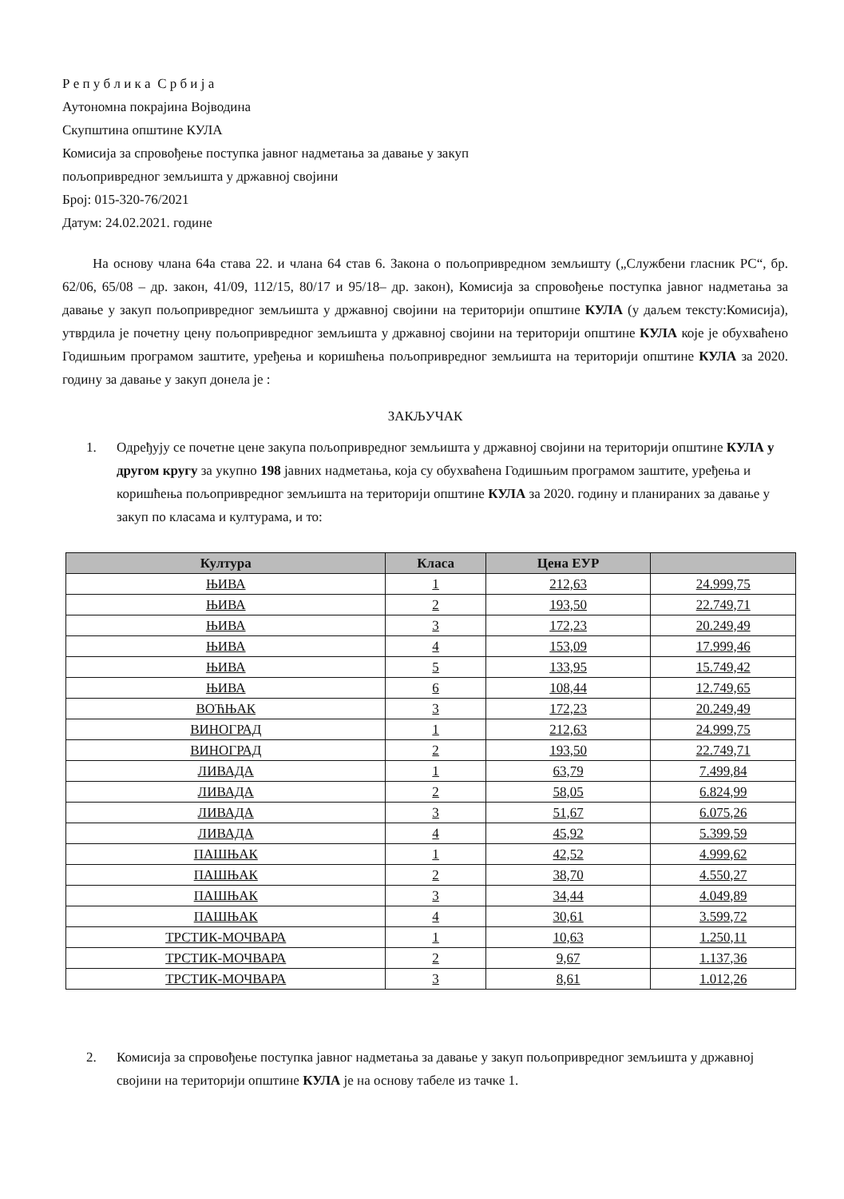Р е п у б л и к а С р б и ј а
Аутономна покрајина Војводина
Скупштина општине КУЛА
Комисија за спровођење поступка јавног надметања за давање у закуп
пољопривредног земљишта у државној својини
Број: 015-320-76/2021
Датум: 24.02.2021. године
На основу члана 64а става 22. и члана 64 став 6. Закона о пољопривредном земљишту („Службени гласник РС“, бр. 62/06, 65/08 – др. закон, 41/09, 112/15, 80/17 и 95/18– др. закон), Комисија за спровођење поступка јавног надметања за давање у закуп пољопривредног земљишта у државној својини на територији општине КУЛА (у даљем тексту:Комисија), утврдила је почетну цену пољопривредног земљишта у државној својини на територији општине КУЛА које је обухваћено Годишњим програмом заштите, уређења и коришћења пољопривредног земљишта на територији општине КУЛА за 2020. годину за давање у закуп донела је :
ЗАКЉУЧАК
1. Одређују се почетне цене закупа пољопривредног земљишта у државној својини на територији општине КУЛА у другом кругу за укупно 198 јавних надметања, која су обухваћена Годишњим програмом заштите, уређења и коришћења пољопривредног земљишта на територији општине КУЛА за 2020. годину и планираних за давање у закуп по класама и културама, и то:
| Култура | Класа | Цена ЕУР | |
| --- | --- | --- | --- |
| ЊИВА | 1 | 212,63 | 24.999,75 |
| ЊИВА | 2 | 193,50 | 22.749,71 |
| ЊИВА | 3 | 172,23 | 20.249,49 |
| ЊИВА | 4 | 153,09 | 17.999,46 |
| ЊИВА | 5 | 133,95 | 15.749,42 |
| ЊИВА | 6 | 108,44 | 12.749,65 |
| ВОЋЊАК | 3 | 172,23 | 20.249,49 |
| ВИНОГРАД | 1 | 212,63 | 24.999,75 |
| ВИНОГРАД | 2 | 193,50 | 22.749,71 |
| ЛИВАДА | 1 | 63,79 | 7.499,84 |
| ЛИВАДА | 2 | 58,05 | 6.824,99 |
| ЛИВАДА | 3 | 51,67 | 6.075,26 |
| ЛИВАДА | 4 | 45,92 | 5.399,59 |
| ПАШЊАК | 1 | 42,52 | 4.999,62 |
| ПАШЊАК | 2 | 38,70 | 4.550,27 |
| ПАШЊАК | 3 | 34,44 | 4.049,89 |
| ПАШЊАК | 4 | 30,61 | 3.599,72 |
| ТРСТИК-МОЧВАРА | 1 | 10,63 | 1.250,11 |
| ТРСТИК-МОЧВАРА | 2 | 9,67 | 1.137,36 |
| ТРСТИК-МОЧВАРА | 3 | 8,61 | 1.012,26 |
2. Комисија за спровођење поступка јавног надметања за давање у закуп пољопривредног земљишта у државној својини на територији општине КУЛА је на основу табеле из тачке 1.